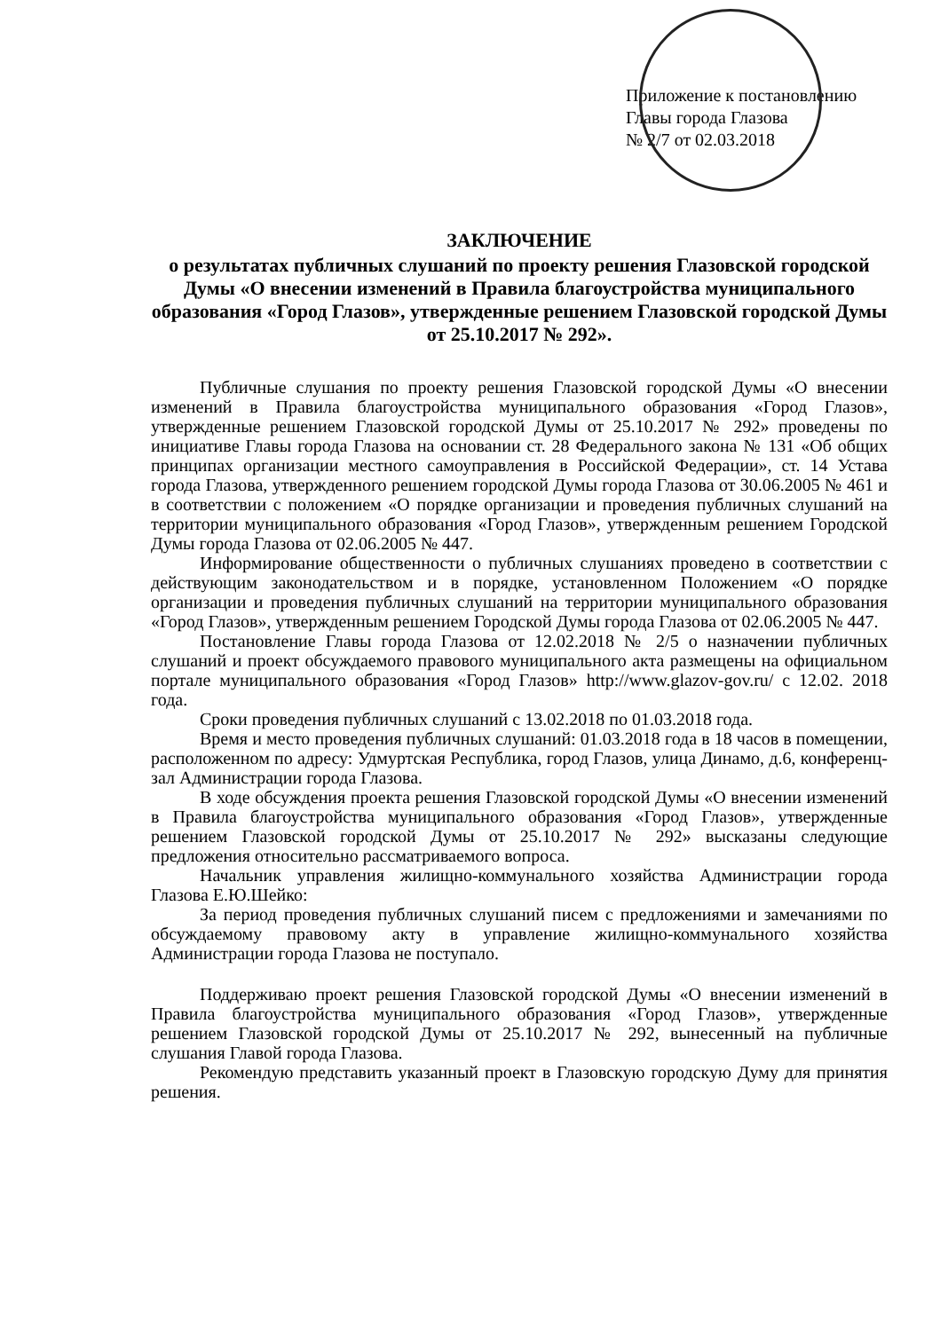Приложение к постановлению
Главы города Глазова
№ 2/7 от 02.03.2018
ЗАКЛЮЧЕНИЕ
о результатах публичных слушаний по проекту решения Глазовской городской Думы «О внесении изменений в Правила благоустройства муниципального образования «Город Глазов», утвержденные решением Глазовской городской Думы от 25.10.2017 № 292».
Публичные слушания по проекту решения Глазовской городской Думы «О внесении изменений в Правила благоустройства муниципального образования «Город Глазов», утвержденные решением Глазовской городской Думы от 25.10.2017 № 292» проведены по инициативе Главы города Глазова на основании ст. 28 Федерального закона № 131 «Об общих принципах организации местного самоуправления в Российской Федерации», ст. 14 Устава города Глазова, утвержденного решением городской Думы города Глазова от 30.06.2005 № 461 и в соответствии с положением «О порядке организации и проведения публичных слушаний на территории муниципального образования «Город Глазов», утвержденным решением Городской Думы города Глазова от 02.06.2005 № 447.
Информирование общественности о публичных слушаниях проведено в соответствии с действующим законодательством и в порядке, установленном Положением «О порядке организации и проведения публичных слушаний на территории муниципального образования «Город Глазов», утвержденным решением Городской Думы города Глазова от 02.06.2005 № 447.
Постановление Главы города Глазова от 12.02.2018 № 2/5 о назначении публичных слушаний и проект обсуждаемого правового муниципального акта размещены на официальном портале муниципального образования «Город Глазов» http://www.glazov-gov.ru/ с 12.02. 2018 года.
Сроки проведения публичных слушаний с 13.02.2018 по 01.03.2018 года.
Время и место проведения публичных слушаний: 01.03.2018 года в 18 часов в помещении, расположенном по адресу: Удмуртская Республика, город Глазов, улица Динамо, д.6, конференц- зал Администрации города Глазова.
В ходе обсуждения проекта решения Глазовской городской Думы «О внесении изменений в Правила благоустройства муниципального образования «Город Глазов», утвержденные решением Глазовской городской Думы от 25.10.2017 № 292» высказаны следующие предложения относительно рассматриваемого вопроса.
Начальник управления жилищно-коммунального хозяйства Администрации города Глазова Е.Ю.Шейко:
За период проведения публичных слушаний писем с предложениями и замечаниями по обсуждаемому правовому акту в управление жилищно-коммунального хозяйства Администрации города Глазова не поступало.
Поддерживаю проект решения Глазовской городской Думы «О внесении изменений в Правила благоустройства муниципального образования «Город Глазов», утвержденные решением Глазовской городской Думы от 25.10.2017 № 292, вынесенный на публичные слушания Главой города Глазова.
Рекомендую представить указанный проект в Глазовскую городскую Думу для принятия решения.